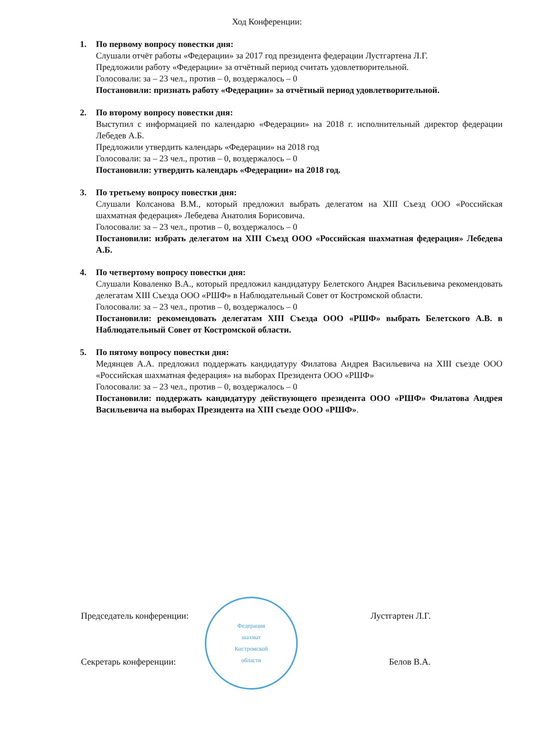Ход Конференции:
1. По первому вопросу повестки дня:
Слушали отчёт работы «Федерации» за 2017 год президента федерации Лустгартена Л.Г.
Предложили работу «Федерации» за отчётный период считать удовлетворительной.
Голосовали: за – 23 чел., против – 0, воздержалось – 0
Постановили: признать работу «Федерации» за отчётный период удовлетворительной.
2. По второму вопросу повестки дня:
Выступил с информацией по календарю «Федерации» на 2018 г. исполнительный директор федерации Лебедев А.Б.
Предложили утвердить календарь «Федерации» на 2018 год
Голосовали: за – 23 чел., против – 0, воздержалось – 0
Постановили: утвердить календарь «Федерации» на 2018 год.
3. По третьему вопросу повестки дня:
Слушали Колсанова В.М., который предложил выбрать делегатом на XIII Съезд ООО «Российская шахматная федерация» Лебедева Анатолия Борисовича.
Голосовали: за – 23 чел., против – 0, воздержалось – 0
Постановили: избрать делегатом на XIII Съезд ООО «Российская шахматная федерация» Лебедева А.Б.
4. По четвертому вопросу повестки дня:
Слушали Коваленко В.А., который предложил кандидатуру Белетского Андрея Васильевича рекомендовать делегатам XIII Съезда ООО «РШФ» в Наблюдательный Совет от Костромской области.
Голосовали: за – 23 чел., против – 0, воздержалось – 0
Постановили: рекомендовать делегатам XIII Съезда ООО «РШФ» выбрать Белетского А.В. в Наблюдательный Совет от Костромской области.
5. По пятому вопросу повестки дня:
Медянцев А.А. предложил поддержать кандидатуру Филатова Андрея Васильевича на XIII съезде ООО «Российская шахматная федерация» на выборах Президента ООО «РШФ»
Голосовали: за – 23 чел., против – 0, воздержалось – 0
Постановили: поддержать кандидатуру действующего президента ООО «РШФ» Филатова Андрея Васильевича на выборах Президента на XIII съезде ООО «РШФ».
Федерация
шахмат
Костромской
области
Председатель конференции: Лустгартен Л.Г.
Секретарь конференции: Белов В.А.